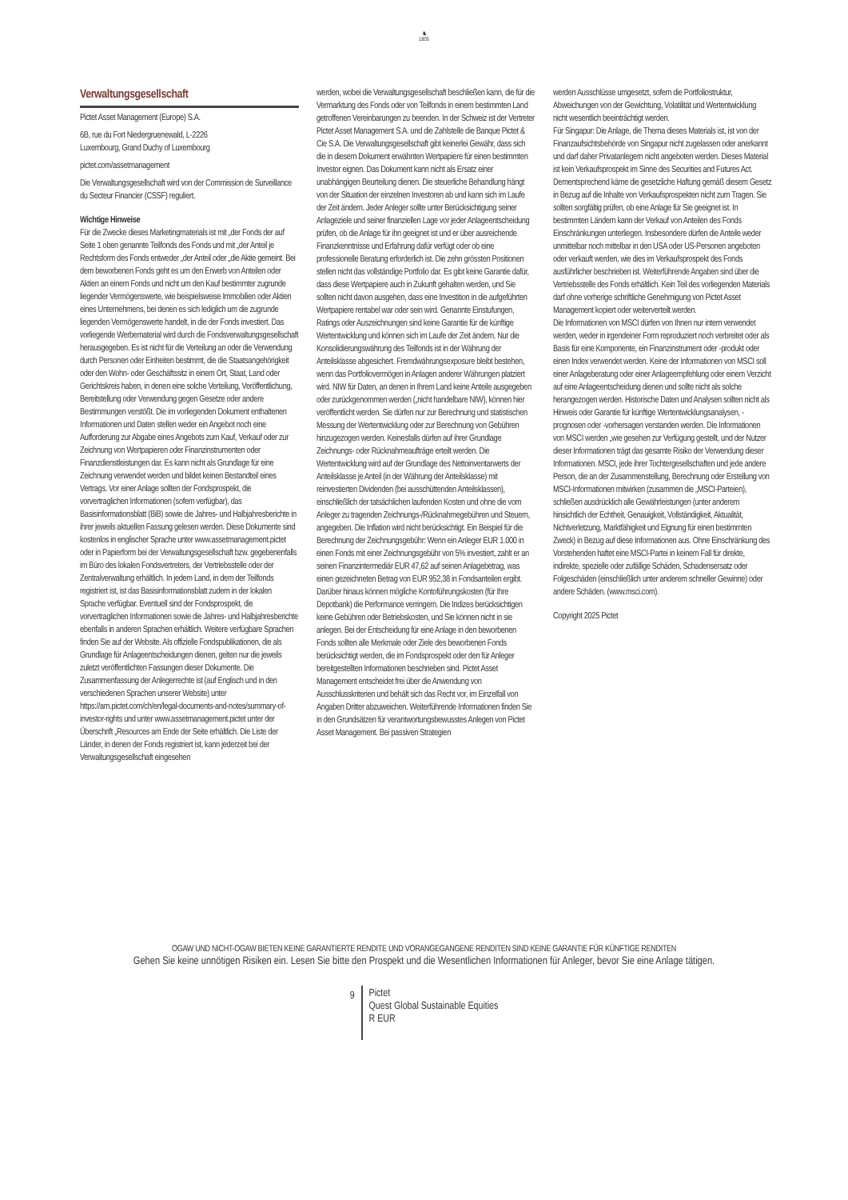♞
1805
Verwaltungsgesellschaft
Pictet Asset Management (Europe) S.A.
6B, rue du Fort Niedergruenewald, L-2226
Luxembourg, Grand Duchy of Luxembourg
pictet.com/assetmanagement
Die Verwaltungsgesellschaft wird von der Commission de Surveillance du Secteur Financier (CSSF) reguliert.
Wichtige Hinweise
Für die Zwecke dieses Marketingmaterials ist mit „der Fonds der auf Seite 1 oben genannte Teilfonds des Fonds und mit „der Anteil je Rechtsform des Fonds entweder „der Anteil oder „die Aktie gemeint. Bei dem beworbenen Fonds geht es um den Erwerb von Anteilen oder Aktien an einem Fonds und nicht um den Kauf bestimmter zugrunde liegender Vermögenswerte, wie beispielsweise Immobilien oder Aktien eines Unternehmens, bei denen es sich lediglich um die zugrunde liegenden Vermögenswerte handelt, in die der Fonds investiert. Das vorliegende Werbematerial wird durch die Fondsverwaltungsgesellschaft herausgegeben. Es ist nicht für die Verteilung an oder die Verwendung durch Personen oder Einheiten bestimmt, die die Staatsangehörigkeit oder den Wohn- oder Geschäftssitz in einem Ort, Staat, Land oder Gerichtskreis haben, in denen eine solche Verteilung, Veröffentlichung, Bereitstellung oder Verwendung gegen Gesetze oder andere Bestimmungen verstößt. Die im vorliegenden Dokument enthaltenen Informationen und Daten stellen weder ein Angebot noch eine Aufforderung zur Abgabe eines Angebots zum Kauf, Verkauf oder zur Zeichnung von Wertpapieren oder Finanzinstrumenten oder Finanzdienstleistungen dar. Es kann nicht als Grundlage für eine Zeichnung verwendet werden und bildet keinen Bestandteil eines Vertrags. Vor einer Anlage sollten der Fondsprospekt, die vorvertraglichen Informationen (sofern verfügbar), das Basisinformationsblatt (BiB) sowie die Jahres- und Halbjahresberichte in ihrer jeweils aktuellen Fassung gelesen werden. Diese Dokumente sind kostenlos in englischer Sprache unter www.assetmanagement.pictet oder in Papierform bei der Verwaltungsgesellschaft bzw. gegebenenfalls im Büro des lokalen Fondsvertreters, der Vertriebsstelle oder der Zentralverwaltung erhältlich. In jedem Land, in dem der Teilfonds registriert ist, ist das Basisinformationsblatt zudem in der lokalen Sprache verfügbar. Eventuell sind der Fondsprospekt, die vorvertraglichen Informationen sowie die Jahres- und Halbjahresberichte ebenfalls in anderen Sprachen erhältlich. Weitere verfügbare Sprachen finden Sie auf der Website. Als offizielle Fondspublikationen, die als Grundlage für Anlageentscheidungen dienen, gelten nur die jeweils zuletzt veröffentlichten Fassungen dieser Dokumente. Die Zusammenfassung der Anlegerrechte ist (auf Englisch und in den verschiedenen Sprachen unserer Website) unter https://am.pictet.com/ch/en/legal-documents-and-notes/summary-of-investor-rights und unter www.assetmanagement.pictet unter der Überschrift „Resources am Ende der Seite erhältlich. Die Liste der Länder, in denen der Fonds registriert ist, kann jederzeit bei der Verwaltungsgesellschaft eingesehen
werden, wobei die Verwaltungsgesellschaft beschließen kann, die für die Vermarktung des Fonds oder von Teilfonds in einem bestimmten Land getroffenen Vereinbarungen zu beenden. In der Schweiz ist der Vertreter Pictet Asset Management S.A. und die Zahlstelle die Banque Pictet & Cie S.A. Die Verwaltungsgesellschaft gibt keinerlei Gewähr, dass sich die in diesem Dokument erwähnten Wertpapiere für einen bestimmten Investor eignen. Das Dokument kann nicht als Ersatz einer unabhängigen Beurteilung dienen. Die steuerliche Behandlung hängt von der Situation der einzelnen Investoren ab und kann sich im Laufe der Zeit ändern. Jeder Anleger sollte unter Berücksichtigung seiner Anlageziele und seiner finanziellen Lage vor jeder Anlageentscheidung prüfen, ob die Anlage für ihn geeignet ist und er über ausreichende Finanzkenntnisse und Erfahrung dafür verfügt oder ob eine professionelle Beratung erforderlich ist. Die zehn grössten Positionen stellen nicht das vollständige Portfolio dar. Es gibt keine Garantie dafür, dass diese Wertpapiere auch in Zukunft gehalten werden, und Sie sollten nicht davon ausgehen, dass eine Investition in die aufgeführten Wertpapiere rentabel war oder sein wird. Genannte Einstufungen, Ratings oder Auszeichnungen sind keine Garantie für die künftige Wertentwicklung und können sich im Laufe der Zeit ändern. Nur die Konsolidierungswährung des Teilfonds ist in der Währung der Anteilsklasse abgesichert. Fremdwährungsexposure bleibt bestehen, wenn das Portfoliovermögen in Anlagen anderer Währungen platziert wird. NIW für Daten, an denen in Ihrem Land keine Anteile ausgegeben oder zurückgenommen werden („nicht handelbare NIW), können hier veröffentlicht werden. Sie dürfen nur zur Berechnung und statistischen Messung der Wertentwicklung oder zur Berechnung von Gebühren hinzugezogen werden. Keinesfalls dürfen auf ihrer Grundlage Zeichnungs- oder Rücknahmeaufträge erteilt werden. Die Wertentwicklung wird auf der Grundlage des Nettoinventarwerts der Anteilsklasse je Anteil (in der Währung der Anteilsklasse) mit reinvestierten Dividenden (bei ausschüttenden Anteilsklassen), einschließlich der tatsächlichen laufenden Kosten und ohne die vom Anleger zu tragenden Zeichnungs-/Rücknahmegebühren und Steuern, angegeben. Die Inflation wird nicht berücksichtigt. Ein Beispiel für die Berechnung der Zeichnungsgebühr: Wenn ein Anleger EUR 1.000 in einen Fonds mit einer Zeichnungsgebühr von 5% investiert, zahlt er an seinen Finanzintermediär EUR 47,62 auf seinen Anlagebetrag, was einen gezeichneten Betrag von EUR 952,38 in Fondsanteilen ergibt. Darüber hinaus können mögliche Kontoführungskosten (für Ihre Depotbank) die Performance verringern. Die Indizes berücksichtigen keine Gebühren oder Betriebskosten, und Sie können nicht in sie anlegen. Bei der Entscheidung für eine Anlage in den beworbenen Fonds sollten alle Merkmale oder Ziele des beworbenen Fonds berücksichtigt werden, die im Fondsprospekt oder den für Anleger bereitgestellten Informationen beschrieben sind. Pictet Asset Management entscheidet frei über die Anwendung von Ausschlusskriterien und behält sich das Recht vor, im Einzelfall von Angaben Dritter abzuweichen. Weiterführende Informationen finden Sie in den Grundsätzen für verantwortungsbewusstes Anlegen von Pictet Asset Management. Bei passiven Strategien
werden Ausschlüsse umgesetzt, sofern die Portfoliostruktur, Abweichungen von der Gewichtung, Volatilität und Wertentwicklung nicht wesentlich beeinträchtigt werden.
Für Singapur: Die Anlage, die Thema dieses Materials ist, ist von der Finanzaufsichtsbehörde von Singapur nicht zugelassen oder anerkannt und darf daher Privatanlegern nicht angeboten werden. Dieses Material ist kein Verkaufsprospekt im Sinne des Securities and Futures Act. Dementsprechend käme die gesetzliche Haftung gemäß diesem Gesetz in Bezug auf die Inhalte von Verkaufsprospekten nicht zum Tragen. Sie sollten sorgfältig prüfen, ob eine Anlage für Sie geeignet ist. In bestimmten Ländern kann der Verkauf von Anteilen des Fonds Einschränkungen unterliegen. Insbesondere dürfen die Anteile weder unmittelbar noch mittelbar in den USA oder US-Personen angeboten oder verkauft werden, wie dies im Verkaufsprospekt des Fonds ausführlicher beschrieben ist. Weiterführende Angaben sind über die Vertriebsstelle des Fonds erhältlich. Kein Teil des vorliegenden Materials darf ohne vorherige schriftliche Genehmigung von Pictet Asset Management kopiert oder weiterverteilt werden.
Die Informationen von MSCI dürfen von Ihnen nur intern verwendet werden, weder in irgendeiner Form reproduziert noch verbreitet oder als Basis für eine Komponente, ein Finanzinstrument oder -produkt oder einen Index verwendet werden. Keine der Informationen von MSCI soll einer Anlageberatung oder einer Anlageempfehlung oder einem Verzicht auf eine Anlageentscheidung dienen und sollte nicht als solche herangezogen werden. Historische Daten und Analysen sollten nicht als Hinweis oder Garantie für künftige Wertentwicklungsanalysen, -prognosen oder -vorhersagen verstanden werden. Die Informationen von MSCI werden „wie gesehen zur Verfügung gestellt, und der Nutzer dieser Informationen trägt das gesamte Risiko der Verwendung dieser Informationen. MSCI, jede ihrer Tochtergesellschaften und jede andere Person, die an der Zusammenstellung, Berechnung oder Erstellung von MSCI-Informationen mitwirken (zusammen die „MSCI-Parteien), schließen ausdrücklich alle Gewährleistungen (unter anderem hinsichtlich der Echtheit, Genauigkeit, Vollständigkeit, Aktualität, Nichtverletzung, Marktfähigkeit und Eignung für einen bestimmten Zweck) in Bezug auf diese Informationen aus. Ohne Einschränkung des Vorstehenden haftet eine MSCI-Partei in keinem Fall für direkte, indirekte, spezielle oder zufällige Schäden, Schadensersatz oder Folgeschäden (einschließlich unter anderem schneller Gewinne) oder andere Schäden. (www.msci.com).
Copyright 2025 Pictet
OGAW UND NICHT-OGAW BIETEN KEINE GARANTIERTE RENDITE UND VORANGEGANGENE RENDITEN SIND KEINE GARANTIE FÜR KÜNFTIGE RENDITEN
Gehen Sie keine unnötigen Risiken ein. Lesen Sie bitte den Prospekt und die Wesentlichen Informationen für Anleger, bevor Sie eine Anlage tätigen.
9
Pictet
Quest Global Sustainable Equities
R EUR